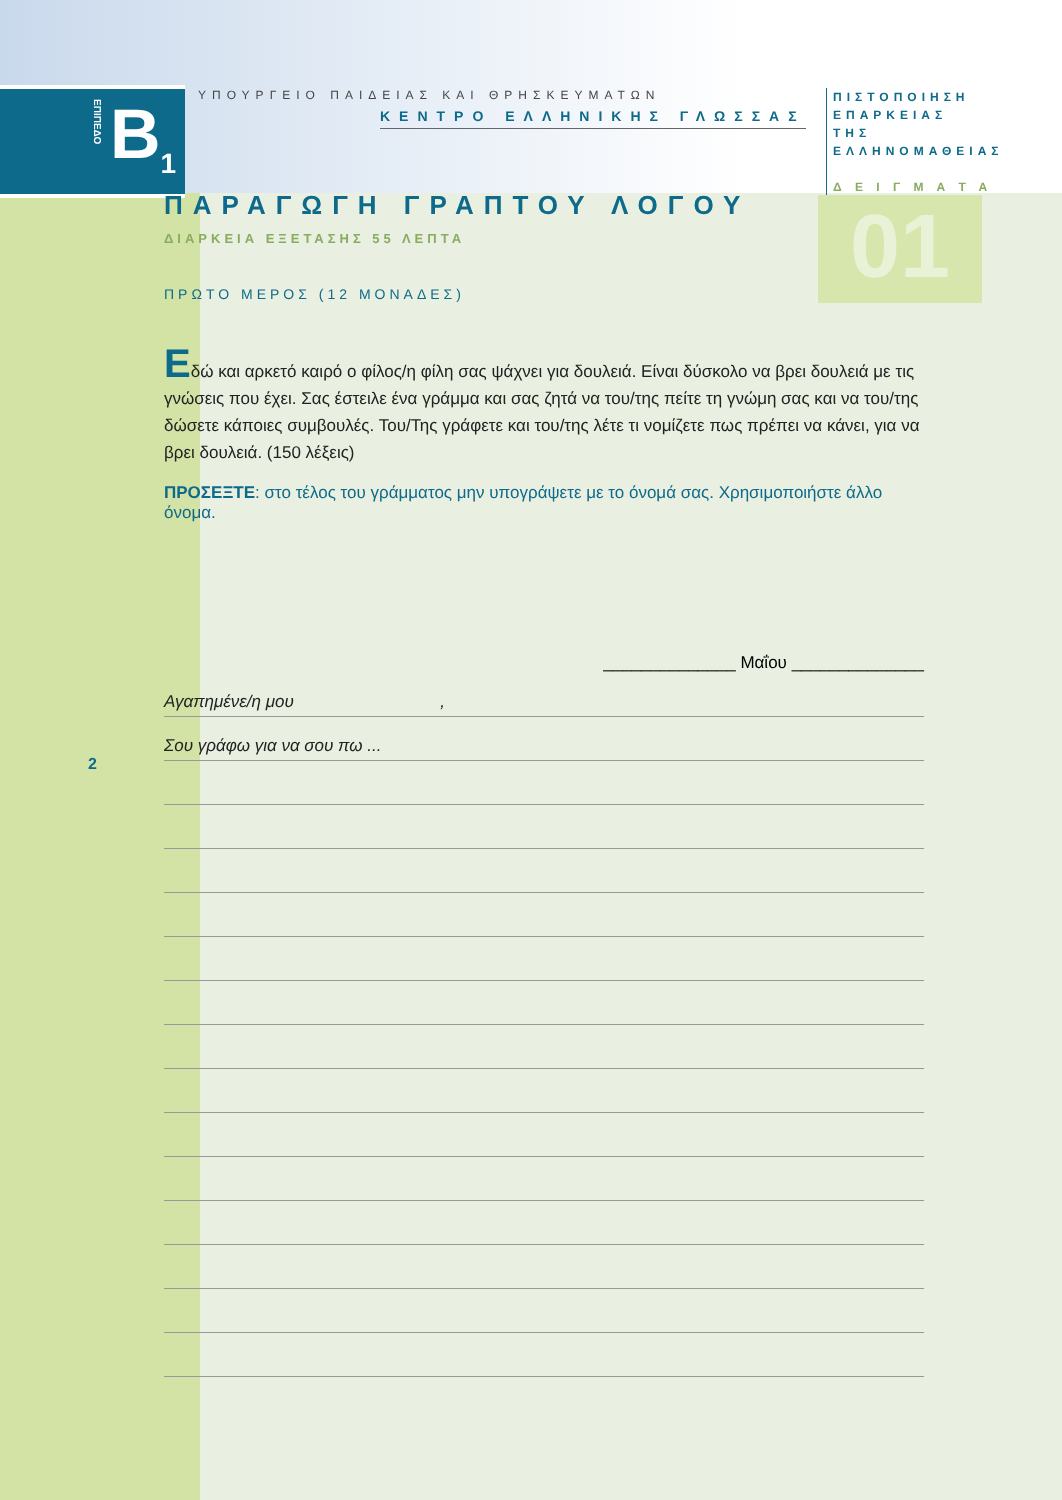B<sub>1</sub>
ΕΠΙΠΕΔΟ
ΥΠΟΥΡΓΕΙΟ ΠΑΙΔΕΙΑΣ ΚΑΙ ΘΡΗΣΚΕΥΜΑΤΩΝ
ΚΕΝΤΡΟ ΕΛΛΗΝΙΚΗΣ ΓΛΩΣΣΑΣ
ΠΙΣΤΟΠΟΙΗΣΗ
ΕΠΑΡΚΕΙΑΣ
ΤΗΣ
ΕΛΛΗΝΟΜΑΘΕΙΑΣ
Δ Ε Ι Γ Μ Α Τ Α
01
ΠΑΡΑΓΩΓΗ ΓΡΑΠΤΟΥ ΛΟΓΟΥ
ΔΙΑΡΚΕΙΑ ΕΞΕΤΑΣΗΣ 55 ΛΕΠΤΑ
ΠΡΩΤΟ ΜΕΡΟΣ (12 ΜΟΝΑΔΕΣ)
Εδώ και αρκετό καιρό ο φίλος/η φίλη σας ψάχνει για δουλειά. Είναι δύσκολο να βρει δουλειά με τις γνώσεις που έχει. Σας έστειλε ένα γράμμα και σας ζητά να του/της πείτε τη γνώμη σας και να του/της δώσετε κάποιες συμβουλές. Του/Της γράφετε και του/της λέτε τι νομίζετε πως πρέπει να κάνει, για να βρει δουλειά. (150 λέξεις)
ΠΡΟΣΕΞΤΕ: στο τέλος του γράμματος μην υπογράψετε με το όνομά σας. Χρησιμοποιήστε άλλο όνομα.
______________ Μαΐου ______________
Αγαπημένε/η μου ,
Σου γράφω για να σου πω ...
2